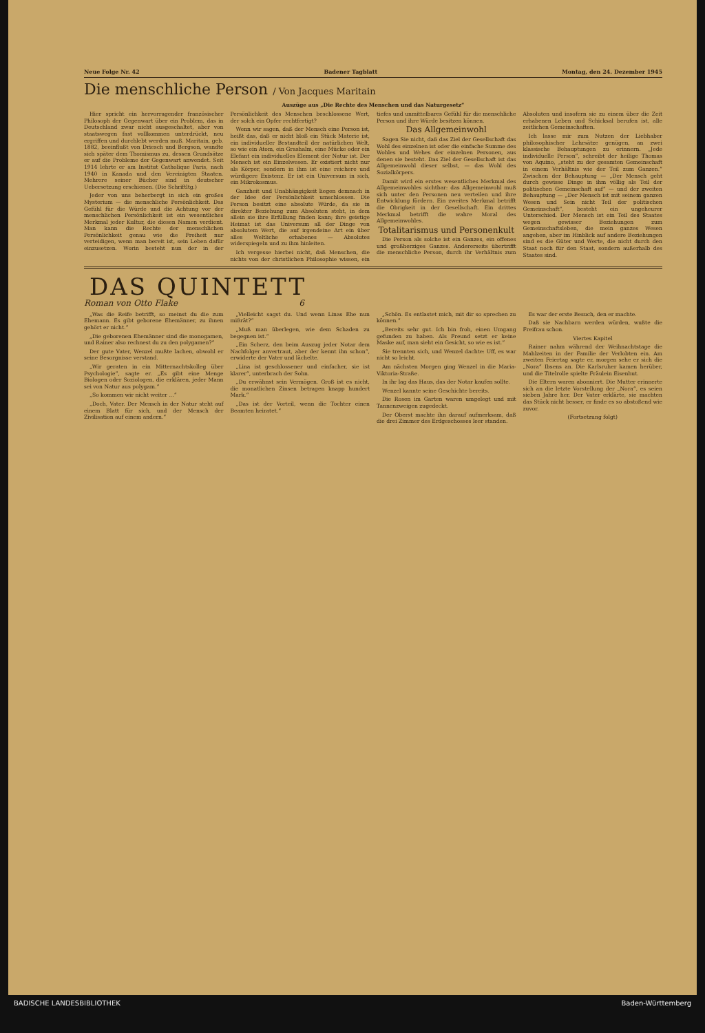Neue Folge Nr. 42 Badener Tagblatt Montag, den 24. Dezember 1945
Die menschliche Person / Von Jacques Maritain
Auszüge aus „Die Rechte des Menschen und das Naturgesetz“
Hier spricht ein hervorragender französischer Philosoph der Gegenwart über ein Problem, das in Deutschland zwar nicht ausgeschaltet, aber von staatswegen fast vollkommen unterdrückt, neu ergriffen und durchlebt werden muß. Maritain, geb. 1882, beeinflußt von Driesch und Bergson, wandte sich später dem Thomismus zu, dessen Grundsätze er auf die Probleme der Gegenwart anwendet. Seit 1914 lehrte er am Institut Catholique Paris, nach 1940 in Kanada und den Vereinigten Staaten. Mehrere seiner Bücher sind in deutscher Uebersetzung erschienen. (Die Schriftltg.)
Jeder von uns beherbergt in sich ein großes Mysterium — die menschliche Persönlichkeit. Das Gefühl für die Würde und die Achtung vor der menschlichen Persönlichkeit ist ein wesentliches Merkmal jeder Kultur, die diesen Namen verdient. Man kann die Rechte der menschlichen Persönlichkeit genau wie die Freiheit nur verteidigen, wenn man bereit ist, sein Leben dafür einzusetzen. Worin besteht nun der in der Persönlichkeit des Menschen beschlossene Wert, der solch ein Opfer rechtfertigt?
Wenn wir sagen, daß der Mensch eine Person ist, heißt das, daß er nicht bloß ein Stück Materie ist, ein individueller Bestandteil der natürlichen Welt, so wie ein Atom, ein Grashalm, eine Mücke oder ein Elefant ein individuelles Element der Natur ist. Der Mensch ist ein Einzelwesen. Er existiert nicht nur als Körper, sondern in ihm ist eine reichere und würdigere Existenz. Er ist ein Universum in sich, ein Mikrokosmus.
Ganzheit und Unabhängigkeit liegen demnach in der Idee der Persönlichkeit umschlossen. Die Person besitzt eine absolute Würde, da sie in direkter Beziehung zum Absoluten steht, in dem allein sie ihre Erfüllung finden kann; ihre geistige Heimat ist das Universum all der Dinge von absolutem Wert, die auf irgendeine Art ein über alles Weltliche erhabenes — Absolutes widerspiegeln und zu ihm hinleiten.
Ich vergesse hierbei nicht, daß Menschen, die nichts von der christlichen Philosophie wissen, ein tiefes und unmittelbares Gefühl für die menschliche Person und ihre Würde besitzen können.
Das Allgemeinwohl
Sagen Sie nicht, daß das Ziel der Gesellschaft das Wohl des einzelnen ist oder die einfache Summe des Wohles und Wehes der einzelnen Personen, aus denen sie besteht. Das Ziel der Gesellschaft ist das Allgemeinwohl dieser selbst, — das Wohl des Sozialkörpers.
Damit wird ein erstes wesentliches Merkmal des Allgemeinwohles sichtbar: das Allgemeinwohl muß sich unter den Personen neu verteilen und ihre Entwicklung fördern. Ein zweites Merkmal betrifft die Obrigkeit in der Gesellschaft. Ein drittes Merkmal betrifft die wahre Moral des Allgemeinwohles.
Totalitarismus und Personenkult
Die Person als solche ist ein Ganzes, ein offenes und großherziges Ganzes. Andererseits übertrifft die menschliche Person, durch ihr Verhältnis zum Absoluten und insofern sie zu einem über die Zeit erhabenen Leben und Schicksal berufen ist, alle zeitlichen Gemeinschaften.
Ich lasse mir zum Nutzen der Liebhaber philosophischer Lehrsätze genügen, an zwei klassische Behauptungen zu erinnern. „Jede individuelle Person“, schreibt der heilige Thomas von Aquino, „steht zu der gesamten Gemeinschaft in einem Verhältnis wie der Teil zum Ganzen.“ Zwischen der Behauptung — „Der Mensch geht durch gewisse Dinge in ihm völlig als Teil der politischen Gemeinschaft auf“ — und der zweiten Behauptung — „Der Mensch ist mit seinem ganzen Wesen und Sein nicht Teil der politischen Gemeinschaft“, besteht ein ungeheurer Unterschied. Der Mensch ist ein Teil des Staates wegen gewisser Beziehungen zum Gemeinschaftsleben, die mein ganzes Wesen angehen, aber im Hinblick auf andere Beziehungen sind es die Güter und Werte, die nicht durch den Staat noch für den Staat, sondern außerhalb des Staates sind.
DAS QUINTETT
Roman von Otto Flake 6
„Was die Reife betrifft, so meinst du die zum Ehemann. Es gibt geborene Ehemänner, zu ihnen gehört er nicht.“
„Die geborenen Ehemänner sind die monogamen, und Rainer also rechnest du zu den polygamen?“
Der gute Vater, Wenzel mußte lachen, obwohl er seine Besorgnisse verstand.
„Wir geraten in ein Mitternachtskolleg über Psychologie“, sagte er. „Es gibt eine Menge Biologen oder Soziologen, die erklären, jeder Mann sei von Natur aus polygam.“
„So kommen wir nicht weiter ...“
„Doch, Vater. Der Mensch in der Natur steht auf einem Blatt für sich, und der Mensch der Zivilisation auf einem andern.“
„Vielleicht sagst du. Und wenn Linas Ehe nun mißrät?“
„Muß man überlegen, wie dem Schaden zu begegnen ist.“
„Ein Scherz, den beim Auszug jeder Notar dem Nachfolger anvertraut, aber der kennt ihn schon“, erwiderte der Vater und lächelte.
„Lina ist geschlossener und einfacher, sie ist klarer“, unterbrach der Sohn.
„Du erwähnst sein Vermögen. Groß ist es nicht, die monatlichen Zinsen betragen knapp hundert Mark.“
„Das ist der Vorteil, wenn die Tochter einen Beamten heiratet.“
„Schön. Es entlastet mich, mit dir so sprechen zu können.“
„Bereits sehr gut. Ich bin froh, einen Umgang gefunden zu haben. Als Freund setzt er keine Maske auf, man sieht ein Gesicht, so wie es ist.“
Sie trennten sich, und Wenzel dachte: Uff, es war nicht so leicht.
Am nächsten Morgen ging Wenzel in die Maria-Viktoria-Straße.
In ihr lag das Haus, das der Notar kaufen sollte.
Wenzel kannte seine Geschichte bereits.
Die Rosen im Garten waren umgelegt und mit Tannenzweigen zugedeckt.
Der Oberst machte ihn darauf aufmerksam, daß die drei Zimmer des Erdgeschosses leer standen.
Es war der erste Besuch, den er machte.
Daß sie Nachbarn werden würden, wußte die Freifrau schon.
Viertes Kapitel
Rainer nahm während der Weihnachtstage die Mahlzeiten in der Familie der Verlobten ein. Am zweiten Feiertag sagte er, morgen sehe er sich die „Nora“ Ibsens an. Die Karlsruher kamen herüber, und die Titelrolle spielte Fräulein Eisenhut.
Die Eltern waren abonniert. Die Mutter erinnerte sich an die letzte Vorstellung der „Nora“, es seien sieben Jahre her. Der Vater erklärte, sie machten das Stück nicht besser, er finde es so abstoßend wie zuvor.
(Fortsetzung folgt)
BADISCHE LANDESBIBLIOTHEK Baden-Württemberg